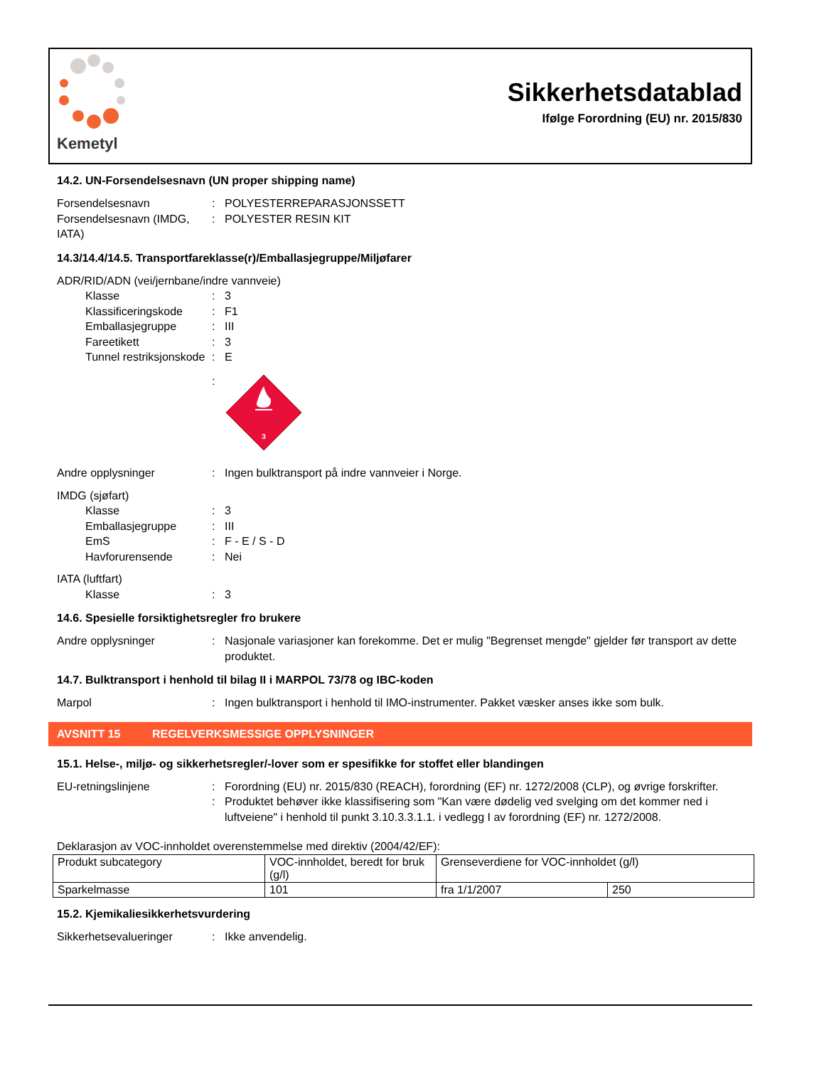Kemetyl
Sikkerhetsdatablad
Ifølge Forordning (EU) nr. 2015/830
14.2. UN-Forsendelsesnavn (UN proper shipping name)
Forsendelsesnavn : POLYESTERREPARASJONSSETT
Forsendelsesnavn (IMDG, IATA)
: POLYESTER RESIN KIT
14.3/14.4/14.5. Transportfareklasse(r)/Emballasjegruppe/Miljøfarer
ADR/RID/ADN (vei/jernbane/indre vannveie)
Klasse : 3
Klassificeringskode
: F1
Emballasjegruppe : III
Fareetikett : 3
Tunnel restriksjonskode
: E
:
3
Andre opplysninger : Ingen bulktransport på indre vannveier i Norge.
IMDG (sjøfart)
Klasse : 3
Emballasjegruppe : III
EmS : F - E / S - D
Havforurensende : Nei
IATA (luftfart)
Klasse : 3
14.6. Spesielle forsiktighetsregler fro brukere
Andre opplysninger : Nasjonale variasjoner kan forekomme. Det er mulig "Begrenset mengde" gjelder før transport av dette produktet.
14.7. Bulktransport i henhold til bilag II i MARPOL 73/78 og IBC-koden
Marpol : Ingen bulktransport i henhold til IMO-instrumenter. Pakket væsker anses ikke som bulk.
AVSNITT 15 REGELVERKSMESSIGE OPPLYSNINGER
15.1. Helse-, miljø- og sikkerhetsregler/-lover som er spesifikke for stoffet eller blandingen
EU-retningslinjene : Forordning (EU) nr. 2015/830 (REACH), forordning (EF) nr. 1272/2008 (CLP), og øvrige forskrifter.
: Produktet behøver ikke klassifisering som "Kan være dødelig ved svelging om det kommer ned i luftveiene" i henhold til punkt 3.10.3.3.1.1. i vedlegg I av forordning (EF) nr. 1272/2008.
Deklarasjon av VOC-innholdet overenstemmelse med direktiv (2004/42/EF):
| Produkt subcategory | VOC-innholdet, beredt for bruk (g/l) | Grenseverdiene for VOC-innholdet (g/l) | |
| Sparkelmasse | 101 | fra 1/1/2007 | 250 |
15.2. Kjemikaliesikkerhetsvurdering
Sikkerhetsevalueringer : Ikke anvendelig.